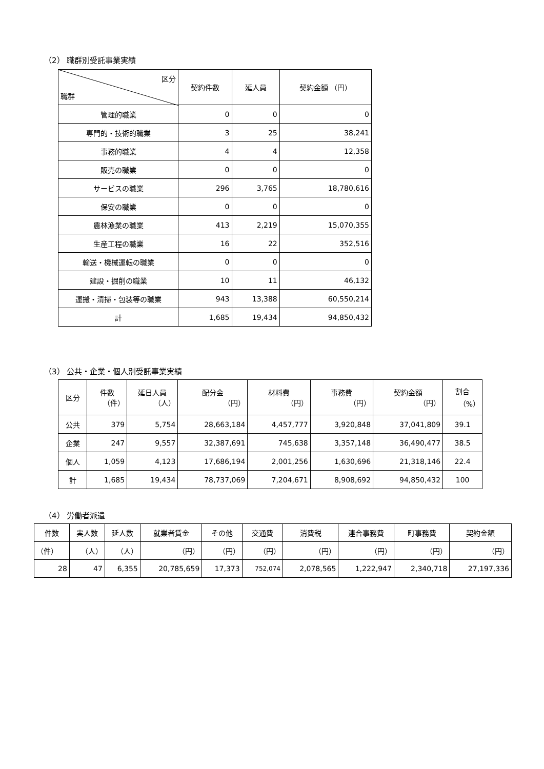（2） 職群別受託事業実績
| 区分 職群 | 契約件数 | 延人員 | 契約金額 （円） |
| --- | --- | --- | --- |
| 管理的職業 | 0 | 0 | 0 |
| 専門的・技術的職業 | 3 | 25 | 38,241 |
| 事務的職業 | 4 | 4 | 12,358 |
| 販売の職業 | 0 | 0 | 0 |
| サービスの職業 | 296 | 3,765 | 18,780,616 |
| 保安の職業 | 0 | 0 | 0 |
| 農林漁業の職業 | 413 | 2,219 | 15,070,355 |
| 生産工程の職業 | 16 | 22 | 352,516 |
| 輸送・機械運転の職業 | 0 | 0 | 0 |
| 建設・掘削の職業 | 10 | 11 | 46,132 |
| 運搬・清掃・包装等の職業 | 943 | 13,388 | 60,550,214 |
| 計 | 1,685 | 19,434 | 94,850,432 |
（3） 公共・企業・個人別受託事業実績
| 区分 | 件数 （件） | 延日人員 （人） | 配分金 （円） | 材料費 （円） | 事務費 （円） | 契約金額 （円） | 割合 （%） |
| --- | --- | --- | --- | --- | --- | --- | --- |
| 公共 | 379 | 5,754 | 28,663,184 | 4,457,777 | 3,920,848 | 37,041,809 | 39.1 |
| 企業 | 247 | 9,557 | 32,387,691 | 745,638 | 3,357,148 | 36,490,477 | 38.5 |
| 個人 | 1,059 | 4,123 | 17,686,194 | 2,001,256 | 1,630,696 | 21,318,146 | 22.4 |
| 計 | 1,685 | 19,434 | 78,737,069 | 7,204,671 | 8,908,692 | 94,850,432 | 100 |
（4） 労働者派遣
| 件数 | 実人数 | 延人数 | 就業者賃金 | その他 | 交通費 | 消費税 | 連合事務費 | 町事務費 | 契約金額 |
| --- | --- | --- | --- | --- | --- | --- | --- | --- | --- |
| （件） | （人） | （人） | （円） | （円） | （円） | （円） | （円） | （円） | （円） |
| 28 | 47 | 6,355 | 20,785,659 | 17,373 | 752,074 | 2,078,565 | 1,222,947 | 2,340,718 | 27,197,336 |